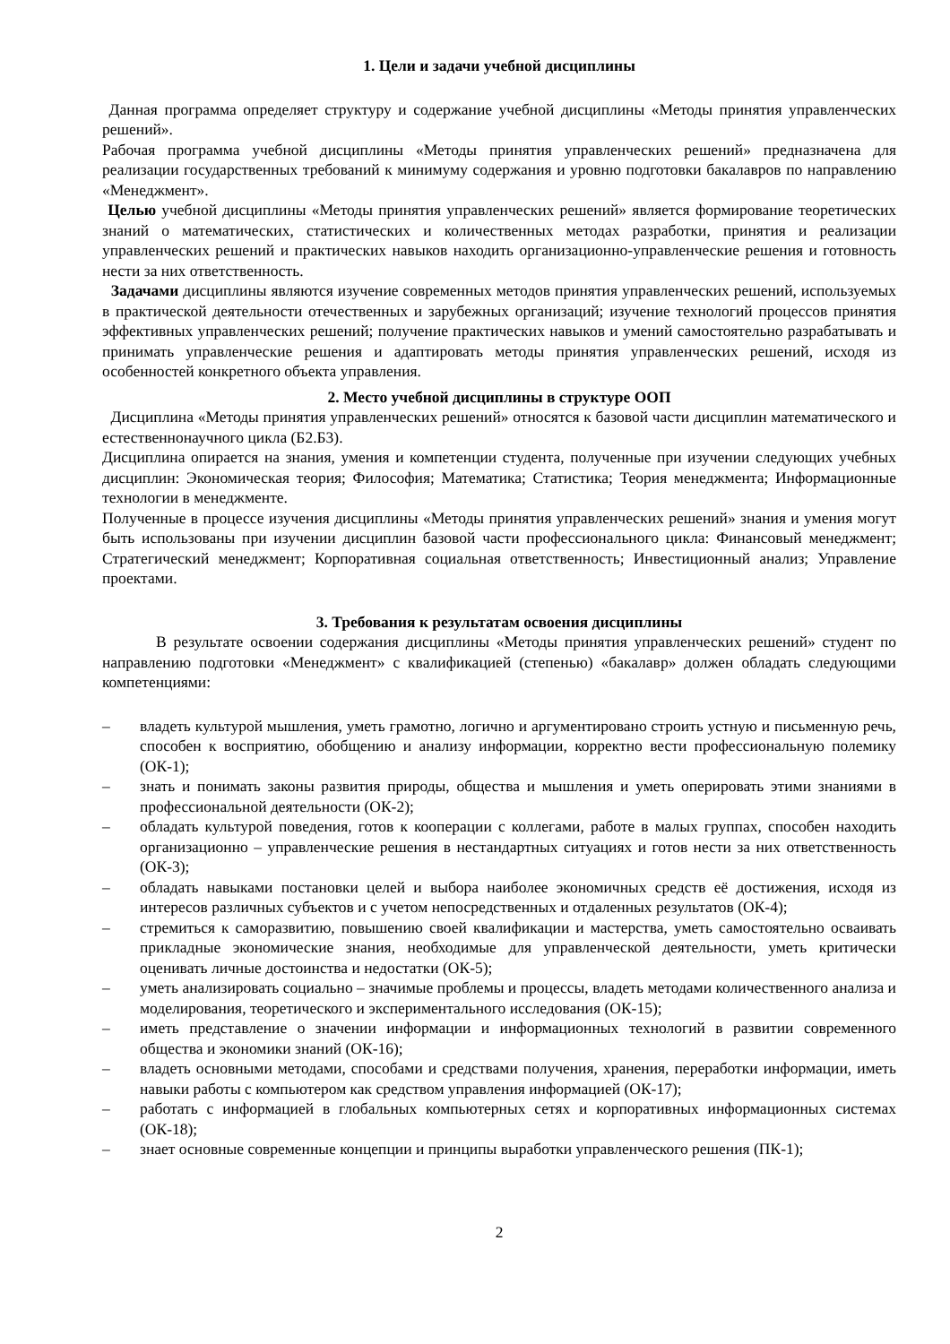1. Цели и задачи учебной дисциплины
Данная программа определяет структуру и содержание учебной дисциплины «Методы принятия управленческих решений».
Рабочая программа учебной дисциплины «Методы принятия управленческих решений» предназначена для реализации государственных требований к минимуму содержания и уровню подготовки бакалавров по направлению «Менеджмент».
Целью учебной дисциплины «Методы принятия управленческих решений» является формирование теоретических знаний о математических, статистических и количественных методах разработки, принятия и реализации управленческих решений и практических навыков находить организационно-управленческие решения и готовность нести за них ответственность.
Задачами дисциплины являются изучение современных методов принятия управленческих решений, используемых в практической деятельности отечественных и зарубежных организаций; изучение технологий процессов принятия эффективных управленческих решений; получение практических навыков и умений самостоятельно разрабатывать и принимать управленческие решения и адаптировать методы принятия управленческих решений, исходя из особенностей конкретного объекта управления.
2. Место учебной дисциплины в структуре ООП
Дисциплина «Методы принятия управленческих решений» относятся к базовой части дисциплин математического и естественнонаучного цикла (Б2.Б3).
Дисциплина опирается на знания, умения и компетенции студента, полученные при изучении следующих учебных дисциплин: Экономическая теория; Философия; Математика; Статистика; Теория менеджмента; Информационные технологии в менеджменте.
Полученные в процессе изучения дисциплины «Методы принятия управленческих решений» знания и умения могут быть использованы при изучении дисциплин базовой части профессионального цикла: Финансовый менеджмент; Стратегический менеджмент; Корпоративная социальная ответственность; Инвестиционный анализ; Управление проектами.
3. Требования к результатам освоения дисциплины
В результате освоении содержания дисциплины «Методы принятия управленческих решений» студент по направлению подготовки «Менеджмент» с квалификацией (степенью) «бакалавр» должен обладать следующими компетенциями:
– владеть культурой мышления, уметь грамотно, логично и аргументировано строить устную и письменную речь, способен к восприятию, обобщению и анализу информации, корректно вести профессиональную полемику (ОК-1);
– знать и понимать законы развития природы, общества и мышления и уметь оперировать этими знаниями в профессиональной деятельности (ОК-2);
– обладать культурой поведения, готов к кооперации с коллегами, работе в малых группах, способен находить организационно – управленческие решения в нестандартных ситуациях и готов нести за них ответственность (ОК-3);
– обладать навыками постановки целей и выбора наиболее экономичных средств её достижения, исходя из интересов различных субъектов и с учетом непосредственных и отдаленных результатов (ОК-4);
– стремиться к саморазвитию, повышению своей квалификации и мастерства, уметь самостоятельно осваивать прикладные экономические знания, необходимые для управленческой деятельности, уметь критически оценивать личные достоинства и недостатки (ОК-5);
– уметь анализировать социально – значимые проблемы и процессы, владеть методами количественного анализа и моделирования, теоретического и экспериментального исследования (ОК-15);
– иметь представление о значении информации и информационных технологий в развитии современного общества и экономики знаний (ОК-16);
– владеть основными методами, способами и средствами получения, хранения, переработки информации, иметь навыки работы с компьютером как средством управления информацией (ОК-17);
– работать с информацией в глобальных компьютерных сетях и корпоративных информационных системах (ОК-18);
– знает основные современные концепции и принципы выработки управленческого решения (ПК-1);
2